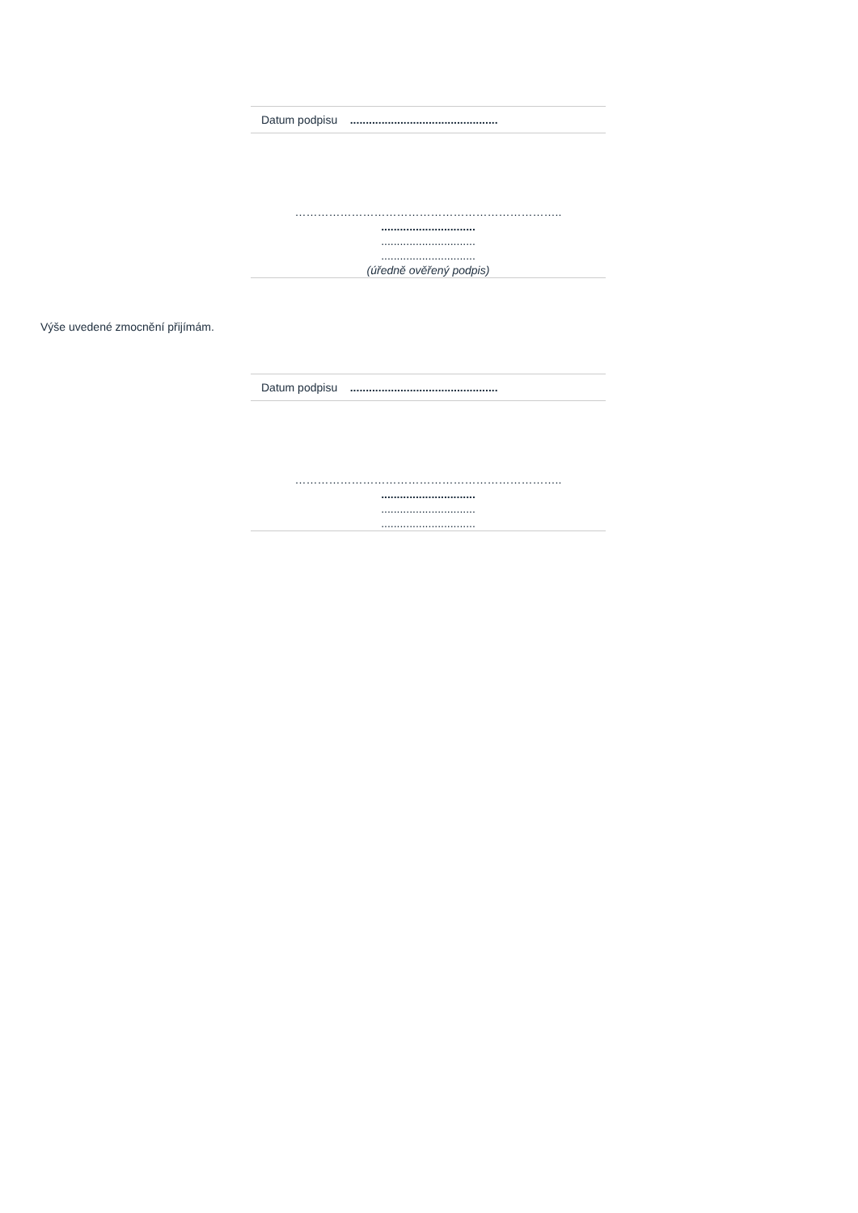| Datum podpisu ............................................... |
……………………………………………………………..
..............................
..............................
..............................
(úředně ověřený podpis)
Výše uvedené zmocnění přijímám.
| Datum podpisu ............................................... |
……………………………………………………………..
..............................
..............................
..............................